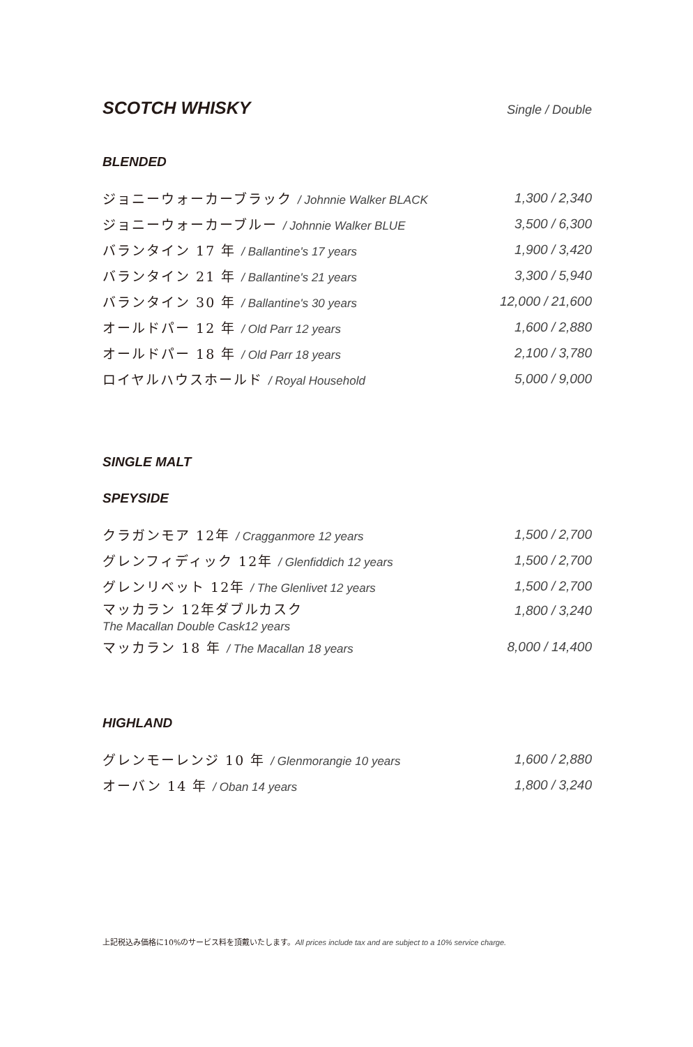SCOTCH WHISKY Single / Double
BLENDED
| ジョニーウォーカーブラック / Johnnie Walker BLACK | 1,300 / 2,340 |
| ジョニーウォーカーブルー / Johnnie Walker BLUE | 3,500 / 6,300 |
| バランタイン 17 年 / Ballantine's 17 years | 1,900 / 3,420 |
| バランタイン 21 年 / Ballantine's 21 years | 3,300 / 5,940 |
| バランタイン 30 年 / Ballantine's 30 years | 12,000 / 21,600 |
| オールドパー 12 年 / Old Parr 12 years | 1,600 / 2,880 |
| オールドパー 18 年 / Old Parr 18 years | 2,100 / 3,780 |
| ロイヤルハウスホールド / Royal Household | 5,000 / 9,000 |
SINGLE MALT
SPEYSIDE
| クラガンモア 12年 / Cragganmore 12 years | 1,500 / 2,700 |
| グレンフィディック 12年 / Glenfiddich 12 years | 1,500 / 2,700 |
| グレンリベット 12年 / The Glenlivet 12 years | 1,500 / 2,700 |
| マッカラン 12年ダブルカスク The Macallan Double Cask12 years | 1,800 / 3,240 |
| マッカラン 18 年 / The Macallan 18 years | 8,000 / 14,400 |
HIGHLAND
| グレンモーレンジ 10 年 / Glenmorangie 10 years | 1,600 / 2,880 |
| オーバン 14 年 / Oban 14 years | 1,800 / 3,240 |
上記税込み価格に10%のサービス料を頂戴いたします。All prices include tax and are subject to a 10% service charge.